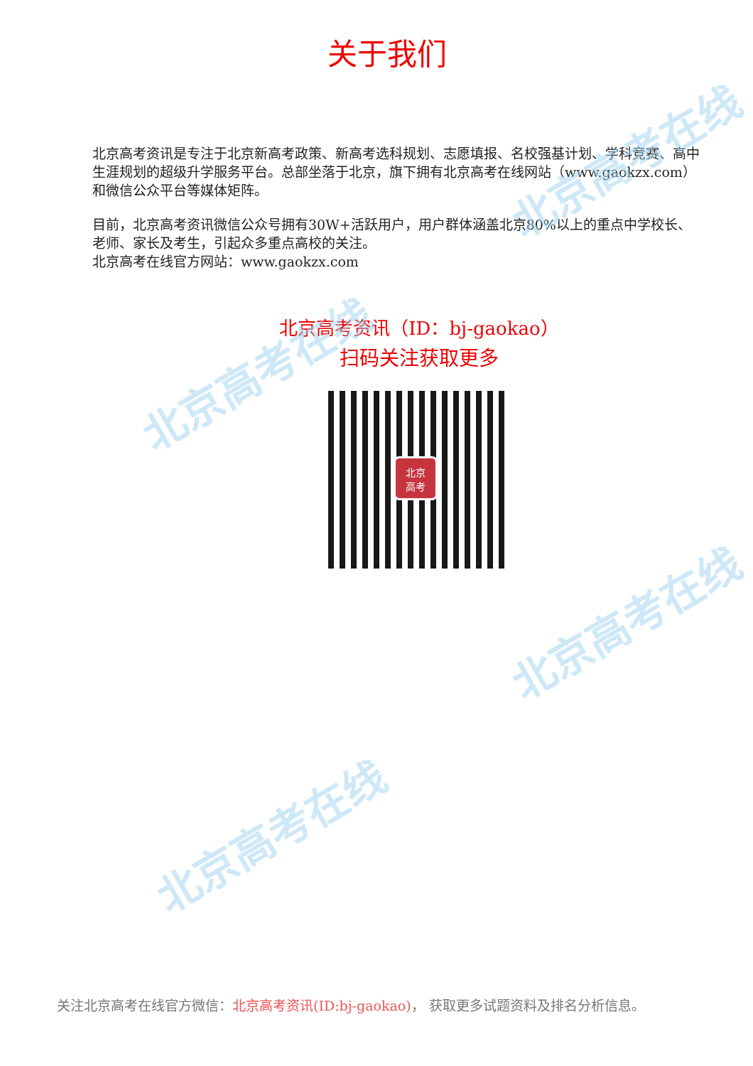北京高考在线
北京高考在线
北京高考在线
北京高考在线
关于我们
北京高考资讯是专注于北京新高考政策、新高考选科规划、志愿填报、名校强基计划、学科竞赛、高中生涯规划的超级升学服务平台。总部坐落于北京，旗下拥有北京高考在线网站（www.gaokzx.com）和微信公众平台等媒体矩阵。
目前，北京高考资讯微信公众号拥有30W+活跃用户，用户群体涵盖北京80%以上的重点中学校长、老师、家长及考生，引起众多重点高校的关注。
北京高考在线官方网站：www.gaokzx.com
北京高考资讯（ID：bj-gaokao）
扫码关注获取更多
北京
高考
关注北京高考在线官方微信：北京高考资讯(ID:bj-gaokao)， 获取更多试题资料及排名分析信息。